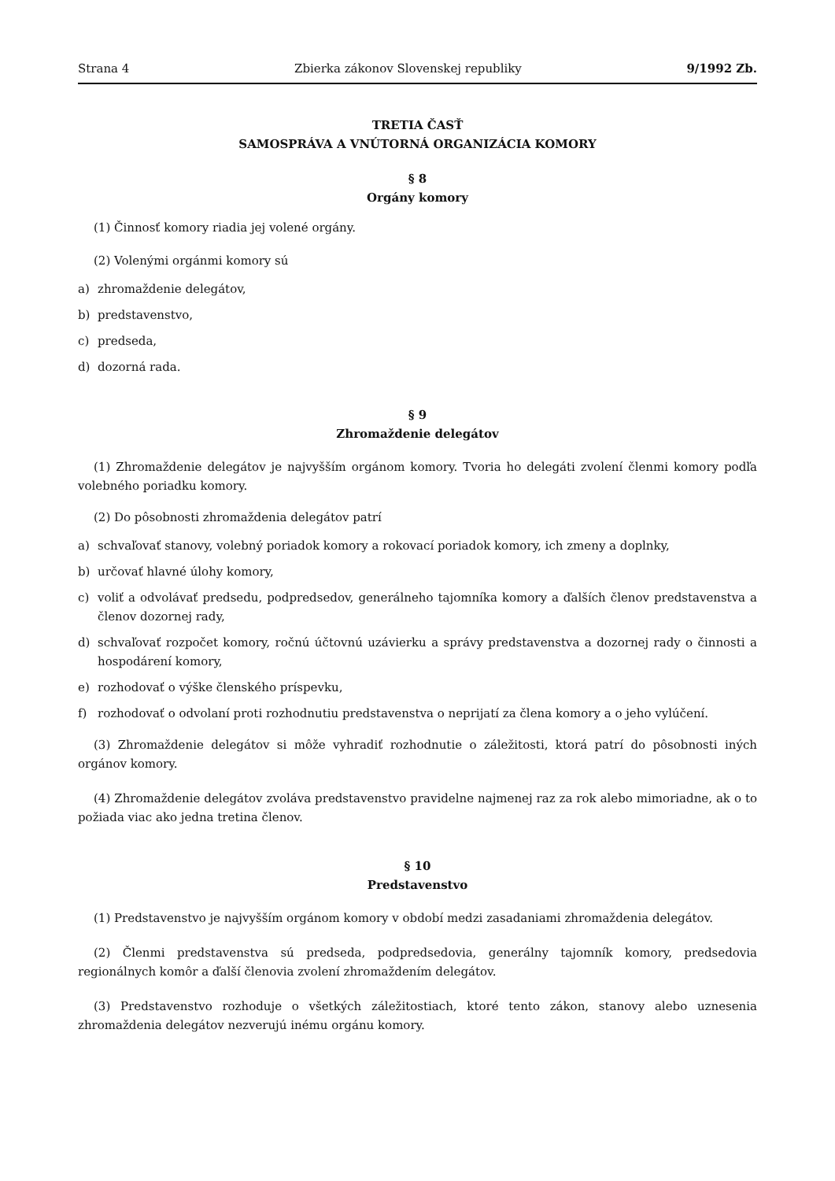Strana 4 Zbierka zákonov Slovenskej republiky 9/1992 Zb.
TRETIA ČASŤ
SAMOSPRÁVA A VNÚTORNÁ ORGANIZÁCIA KOMORY
§ 8
Orgány komory
(1) Činnosť komory riadia jej volené orgány.
(2) Volenými orgánmi komory sú
a) zhromaždenie delegátov,
b) predstavenstvo,
c) predseda,
d) dozorná rada.
§ 9
Zhromaždenie delegátov
(1) Zhromaždenie delegátov je najvyšším orgánom komory. Tvoria ho delegáti zvolení členmi komory podľa volebného poriadku komory.
(2) Do pôsobnosti zhromaždenia delegátov patrí
a) schvaľovať stanovy, volebný poriadok komory a rokovací poriadok komory, ich zmeny a doplnky,
b) určovať hlavné úlohy komory,
c) voliť a odvolávať predsedu, podpredsedov, generálneho tajomníka komory a ďalších členov predstavenstva a členov dozornej rady,
d) schvaľovať rozpočet komory, ročnú účtovnú uzávierku a správy predstavenstva a dozornej rady o činnosti a hospodárení komory,
e) rozhodovať o výške členského príspevku,
f) rozhodovať o odvolaní proti rozhodnutiu predstavenstva o neprijatí za člena komory a o jeho vylúčení.
(3) Zhromaždenie delegátov si môže vyhradiť rozhodnutie o záležitosti, ktorá patrí do pôsobnosti iných orgánov komory.
(4) Zhromaždenie delegátov zvoláva predstavenstvo pravidelne najmenej raz za rok alebo mimoriadne, ak o to požiada viac ako jedna tretina členov.
§ 10
Predstavenstvo
(1) Predstavenstvo je najvyšším orgánom komory v období medzi zasadaniami zhromaždenia delegátov.
(2) Členmi predstavenstva sú predseda, podpredsedovia, generálny tajomník komory, predsedovia regionálnych komôr a ďalší členovia zvolení zhromaždením delegátov.
(3) Predstavenstvo rozhoduje o všetkých záležitostiach, ktoré tento zákon, stanovy alebo uznesenia zhromaždenia delegátov nezverujú inému orgánu komory.